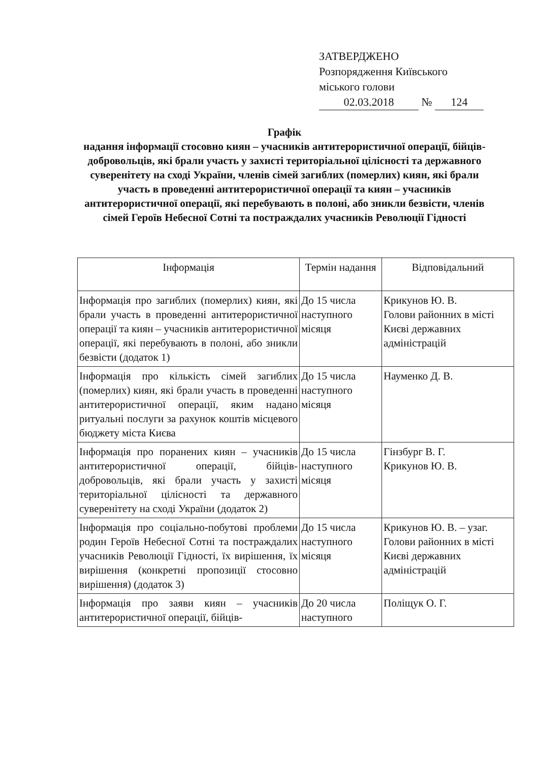ЗАТВЕРДЖЕНО
Розпорядження Київського
міського голови
02.03.2018 № 124
Графік
надання інформації стосовно киян – учасників антитерористичної операції, бійців-добровольців, які брали участь у захисті територіальної цілісності та державного суверенітету на сході України, членів сімей загиблих (померлих) киян, які брали участь в проведенні антитерористичної операції та киян – учасників антитерористичної операції, які перебувають в полоні, або зникли безвісти, членів сімей Героїв Небесної Сотні та постраждалих учасників Революції Гідності
| Інформація | Термін надання | Відповідальний |
| --- | --- | --- |
| Інформація про загиблих (померлих) киян, які брали участь в проведенні антитерористичної операції та киян – учасників антитерористичної операції, які перебувають в полоні, або зникли безвісти (додаток 1) | До 15 числа наступного місяця | Крикунов Ю. В. Голови районних в місті Києві державних адміністрацій |
| Інформація про кількість сімей загиблих (померлих) киян, які брали участь в проведенні антитерористичної операції, яким надано ритуальні послуги за рахунок коштів місцевого бюджету міста Києва | До 15 числа наступного місяця | Науменко Д. В. |
| Інформація про поранених киян – учасників антитерористичної операції, бійців-добровольців, які брали участь у захисті територіальної цілісності та державного суверенітету на сході України (додаток 2) | До 15 числа наступного місяця | Гінзбург В. Г. Крикунов Ю. В. |
| Інформація про соціально-побутові проблеми родин Героїв Небесної Сотні та постраждалих учасників Революції Гідності, їх вирішення, їх вирішення (конкретні пропозиції стосовно вирішення) (додаток 3) | До 15 числа наступного місяця | Крикунов Ю. В. – узаг. Голови районних в місті Києві державних адміністрацій |
| Інформація про заяви киян – учасників антитерористичної операції, бійців- | До 20 числа наступного | Поліщук О. Г. |